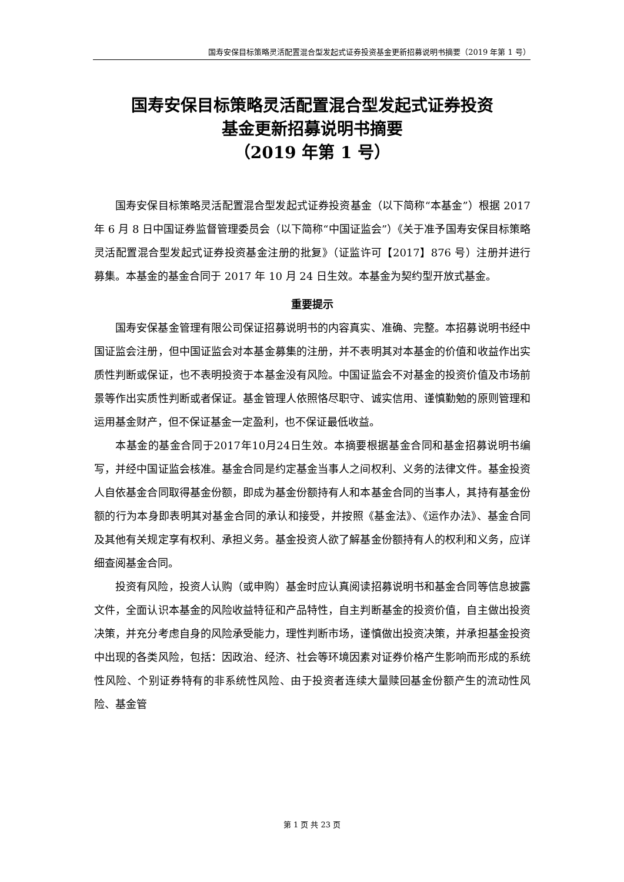国寿安保目标策略灵活配置混合型发起式证券投资基金更新招募说明书摘要（2019 年第 1 号）
国寿安保目标策略灵活配置混合型发起式证券投资
基金更新招募说明书摘要
（2019 年第 1 号）
国寿安保目标策略灵活配置混合型发起式证券投资基金（以下简称“本基金”）根据 2017 年 6 月 8 日中国证券监督管理委员会（以下简称“中国证监会”）《关于准予国寿安保目标策略灵活配置混合型发起式证券投资基金注册的批复》（证监许可【2017】876 号）注册并进行募集。本基金的基金合同于 2017 年 10 月 24 日生效。本基金为契约型开放式基金。
重要提示
国寿安保基金管理有限公司保证招募说明书的内容真实、准确、完整。本招募说明书经中国证监会注册，但中国证监会对本基金募集的注册，并不表明其对本基金的价值和收益作出实质性判断或保证，也不表明投资于本基金没有风险。中国证监会不对基金的投资价值及市场前景等作出实质性判断或者保证。基金管理人依照恪尽职守、诚实信用、谨慎勤勉的原则管理和运用基金财产，但不保证基金一定盈利，也不保证最低收益。
本基金的基金合同于2017年10月24日生效。本摘要根据基金合同和基金招募说明书编写，并经中国证监会核准。基金合同是约定基金当事人之间权利、义务的法律文件。基金投资人自依基金合同取得基金份额，即成为基金份额持有人和本基金合同的当事人，其持有基金份额的行为本身即表明其对基金合同的承认和接受，并按照《基金法》、《运作办法》、基金合同及其他有关规定享有权利、承担义务。基金投资人欲了解基金份额持有人的权利和义务，应详细查阅基金合同。
投资有风险，投资人认购（或申购）基金时应认真阅读招募说明书和基金合同等信息披露文件，全面认识本基金的风险收益特征和产品特性，自主判断基金的投资价值，自主做出投资决策，并充分考虑自身的风险承受能力，理性判断市场，谨慎做出投资决策，并承担基金投资中出现的各类风险，包括：因政治、经济、社会等环境因素对证券价格产生影响而形成的系统性风险、个别证券特有的非系统性风险、由于投资者连续大量赎回基金份额产生的流动性风险、基金管
第 1 页 共 23 页